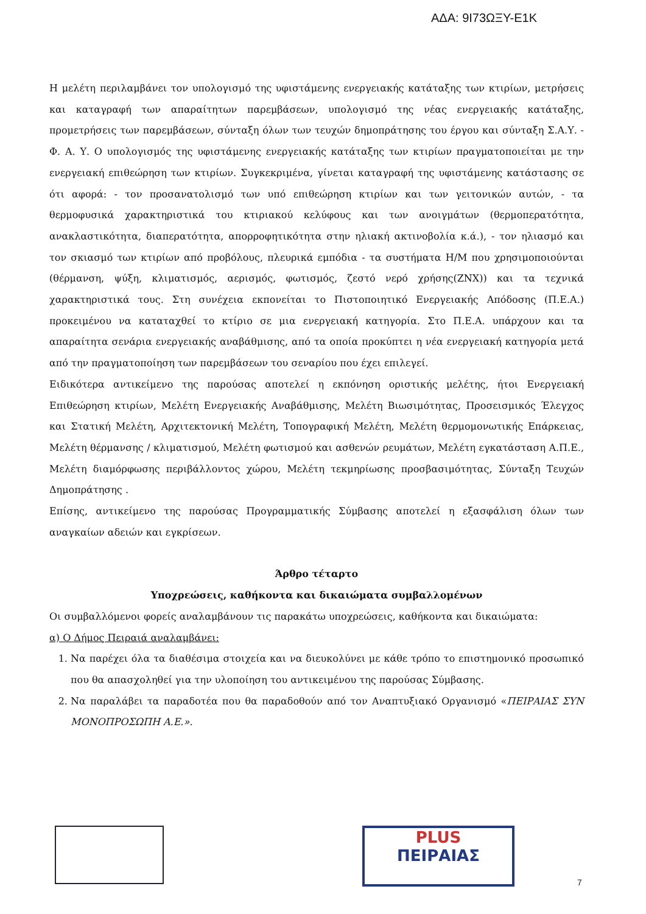ΑΔΑ: 9Ι73ΩΞΥ-Ε1Κ
Η μελέτη περιλαμβάνει τον υπολογισμό της υφιστάμενης ενεργειακής κατάταξης των κτιρίων, μετρήσεις και καταγραφή των απαραίτητων παρεμβάσεων, υπολογισμό της νέας ενεργειακής κατάταξης, προμετρήσεις των παρεμβάσεων, σύνταξη όλων των τευχών δημοπράτησης του έργου και σύνταξη Σ.Α.Υ. - Φ. Α. Υ. Ο υπολογισμός της υφιστάμενης ενεργειακής κατάταξης των κτιρίων πραγματοποιείται με την ενεργειακή επιθεώρηση των κτιρίων. Συγκεκριμένα, γίνεται καταγραφή της υφιστάμενης κατάστασης σε ότι αφορά: - τον προσανατολισμό των υπό επιθεώρηση κτιρίων και των γειτονικών αυτών, - τα θερμοφυσικά χαρακτηριστικά του κτιριακού κελύφους και των ανοιγμάτων (θερμοπερατότητα, ανακλαστικότητα, διαπερατότητα, απορροφητικότητα στην ηλιακή ακτινοβολία κ.ά.), - τον ηλιασμό και τον σκιασμό των κτιρίων από προβόλους, πλευρικά εμπόδια - τα συστήματα Η/Μ που χρησιμοποιούνται (θέρμανση, ψύξη, κλιματισμός, αερισμός, φωτισμός, ζεστό νερό χρήσης(ΖΝΧ)) και τα τεχνικά χαρακτηριστικά τους. Στη συνέχεια εκπονείται το Πιστοποιητικό Ενεργειακής Απόδοσης (Π.Ε.Α.) προκειμένου να καταταχθεί το κτίριο σε μια ενεργειακή κατηγορία. Στο Π.Ε.Α. υπάρχουν και τα απαραίτητα σενάρια ενεργειακής αναβάθμισης, από τα οποία προκύπτει η νέα ενεργειακή κατηγορία μετά από την πραγματοποίηση των παρεμβάσεων του σεναρίου που έχει επιλεγεί.
Ειδικότερα αντικείμενο της παρούσας αποτελεί η εκπόνηση οριστικής μελέτης, ήτοι Ενεργειακή Επιθεώρηση κτιρίων, Μελέτη Ενεργειακής Αναβάθμισης, Μελέτη Βιωσιμότητας, Προσεισμικός Έλεγχος και Στατική Μελέτη, Αρχιτεκτονική Μελέτη, Τοπογραφική Μελέτη, Μελέτη θερμομονωτικής Επάρκειας, Μελέτη θέρμανσης / κλιματισμού, Μελέτη φωτισμού και ασθενών ρευμάτων, Μελέτη εγκατάσταση Α.Π.Ε., Μελέτη διαμόρφωσης περιβάλλοντος χώρου, Μελέτη τεκμηρίωσης προσβασιμότητας, Σύνταξη Τευχών Δημοπράτησης .
Επίσης, αντικείμενο της παρούσας Προγραμματικής Σύμβασης αποτελεί η εξασφάλιση όλων των αναγκαίων αδειών και εγκρίσεων.
Άρθρο τέταρτο
Υποχρεώσεις, καθήκοντα και δικαιώματα συμβαλλομένων
Οι συμβαλλόμενοι φορείς αναλαμβάνουν τις παρακάτω υποχρεώσεις, καθήκοντα και δικαιώματα:
α) Ο Δήμος Πειραιά αναλαμβάνει:
1. Να παρέχει όλα τα διαθέσιμα στοιχεία και να διευκολύνει με κάθε τρόπο το επιστημονικό προσωπικό που θα απασχοληθεί για την υλοποίηση του αντικειμένου της παρούσας Σύμβασης.
2. Να παραλάβει τα παραδοτέα που θα παραδοθούν από τον Αναπτυξιακό Οργανισμό «ΠΕΙΡΑΙΑΣ ΣΥΝ ΜΟΝΟΠΡΟΣΩΠΗ Α.Ε.».
PLUS
ΠΕΙΡΑΙΑΣ
7